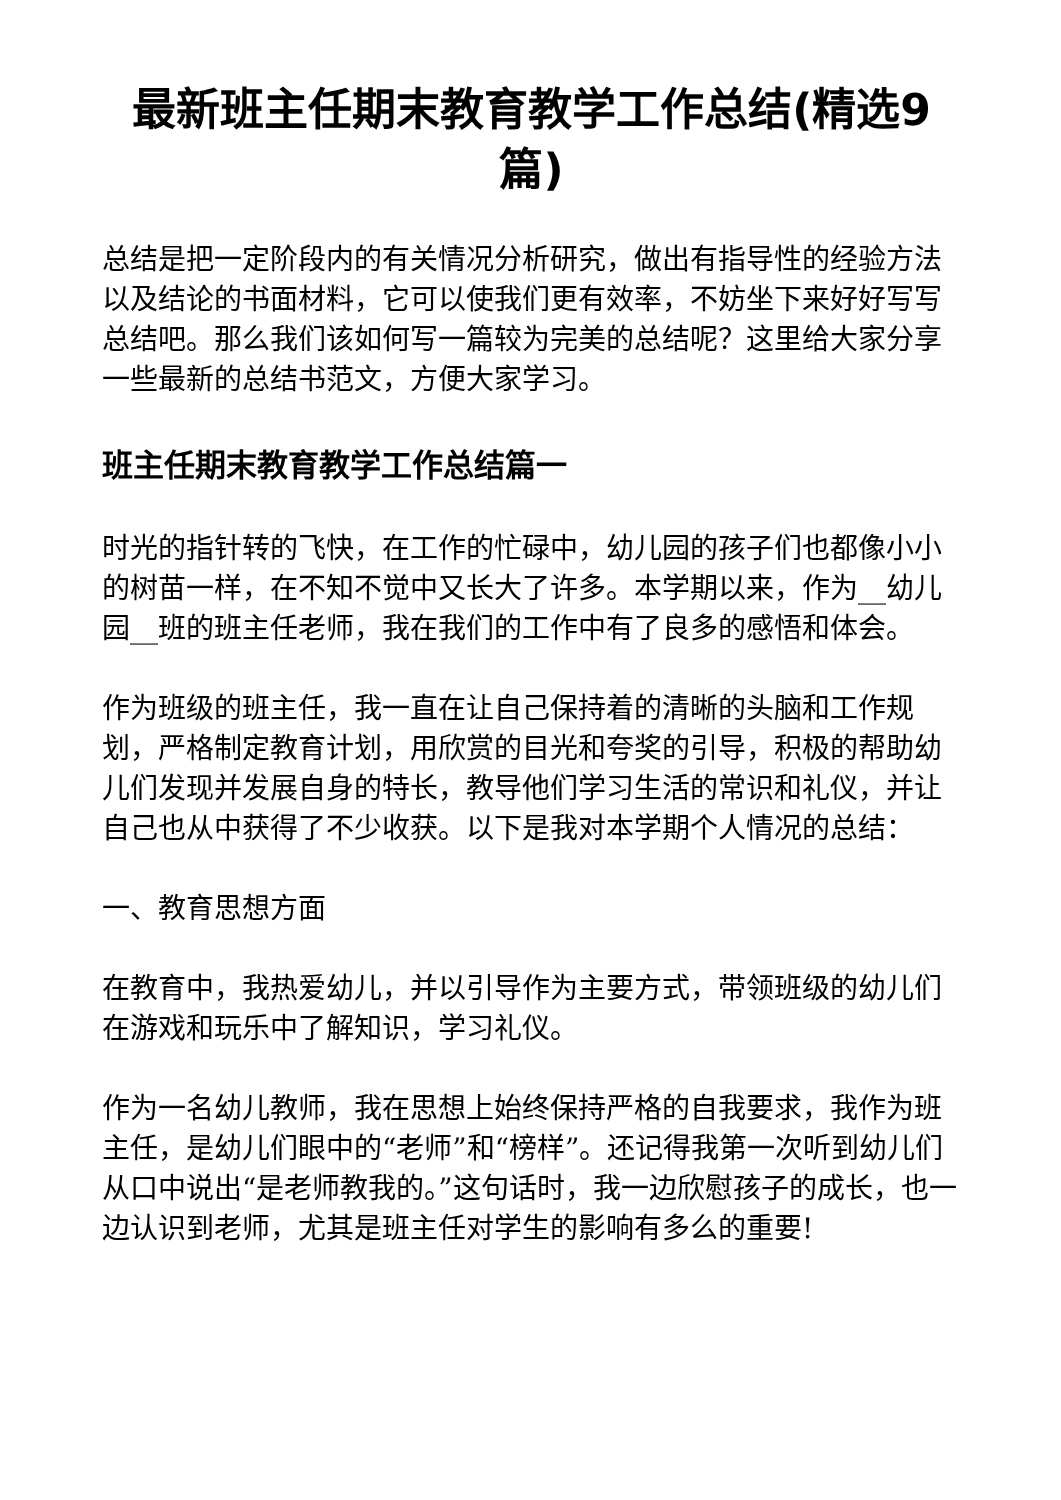最新班主任期末教育教学工作总结(精选9篇)
总结是把一定阶段内的有关情况分析研究，做出有指导性的经验方法以及结论的书面材料，它可以使我们更有效率，不妨坐下来好好写写总结吧。那么我们该如何写一篇较为完美的总结呢？这里给大家分享一些最新的总结书范文，方便大家学习。
班主任期末教育教学工作总结篇一
时光的指针转的飞快，在工作的忙碌中，幼儿园的孩子们也都像小小的树苗一样，在不知不觉中又长大了许多。本学期以来，作为__幼儿园__班的班主任老师，我在我们的工作中有了良多的感悟和体会。
作为班级的班主任，我一直在让自己保持着的清晰的头脑和工作规划，严格制定教育计划，用欣赏的目光和夸奖的引导，积极的帮助幼儿们发现并发展自身的特长，教导他们学习生活的常识和礼仪，并让自己也从中获得了不少收获。以下是我对本学期个人情况的总结：
一、教育思想方面
在教育中，我热爱幼儿，并以引导作为主要方式，带领班级的幼儿们在游戏和玩乐中了解知识，学习礼仪。
作为一名幼儿教师，我在思想上始终保持严格的自我要求，我作为班主任，是幼儿们眼中的“老师”和“榜样”。还记得我第一次听到幼儿们从口中说出“是老师教我的。”这句话时，我一边欣慰孩子的成长，也一边认识到老师，尤其是班主任对学生的影响有多么的重要!